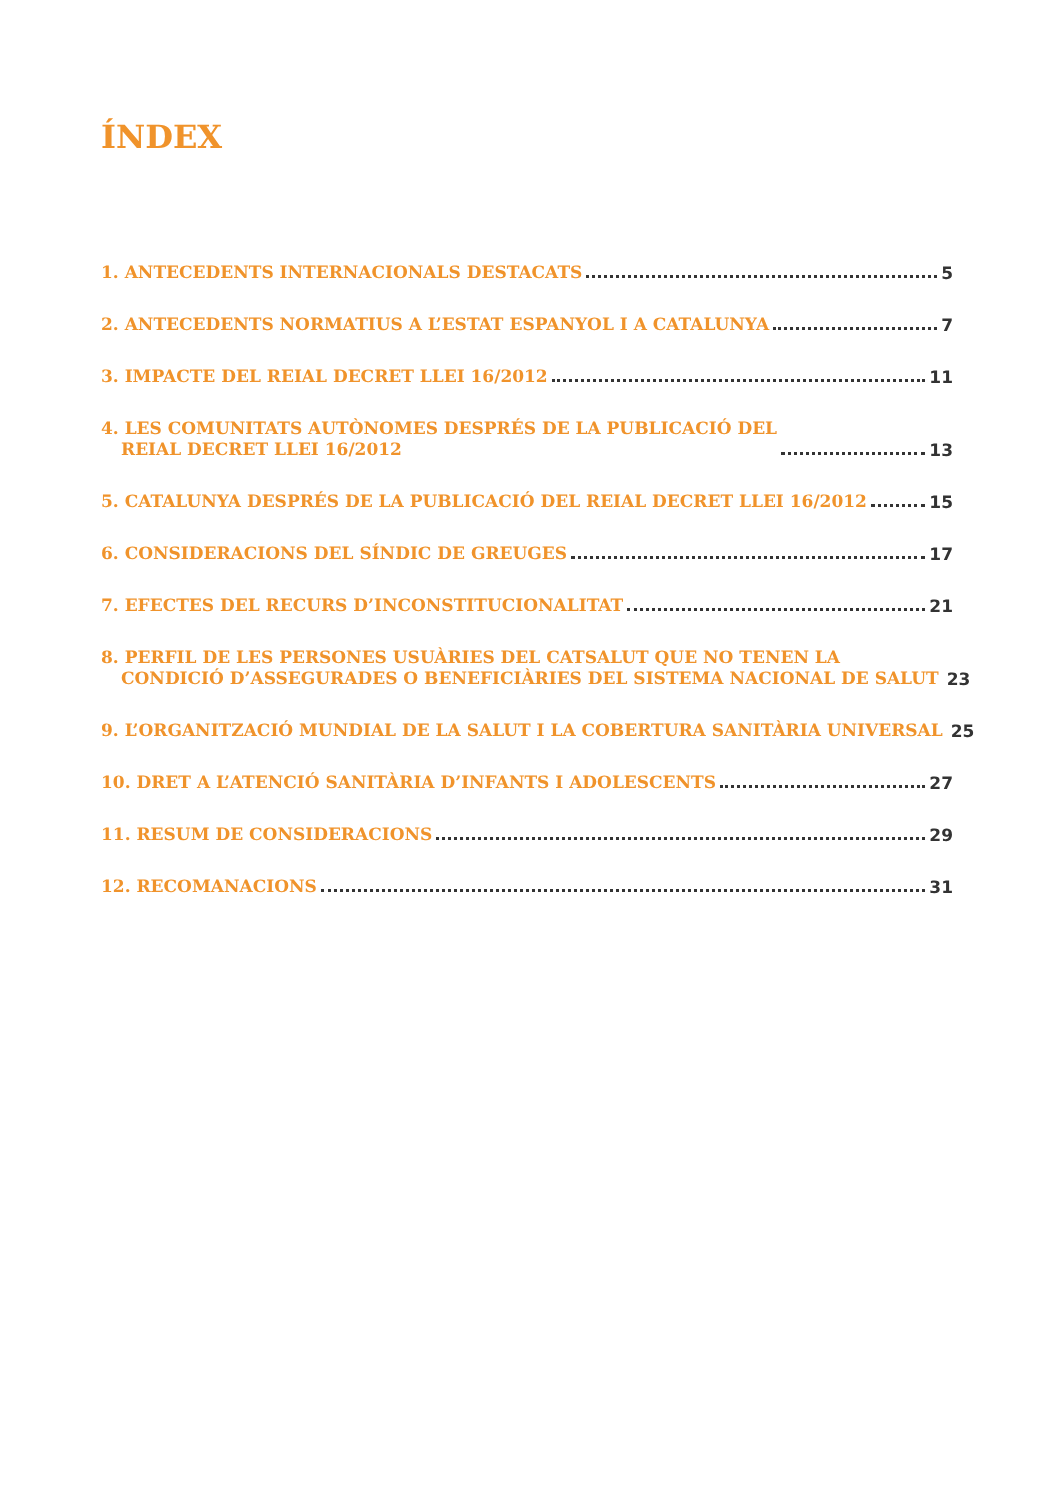ÍNDEX
1. ANTECEDENTS INTERNACIONALS DESTACATS 5
2. ANTECEDENTS NORMATIUS A L’ESTAT ESPANYOL I A CATALUNYA 7
3. IMPACTE DEL REIAL DECRET LLEI 16/2012 11
4. LES COMUNITATS AUTÒNOMES DESPRÉS DE LA PUBLICACIÓ DEL
REIAL DECRET LLEI 16/2012 13
5. CATALUNYA DESPRÉS DE LA PUBLICACIÓ DEL REIAL DECRET LLEI 16/2012 15
6. CONSIDERACIONS DEL SÍNDIC DE GREUGES 17
7. EFECTES DEL RECURS D’INCONSTITUCIONALITAT 21
8. PERFIL DE LES PERSONES USUÀRIES DEL CATSALUT QUE NO TENEN LA
CONDICIÓ D’ASSEGURADES O BENEFICIÀRIES DEL SISTEMA NACIONAL DE SALUT 23
9. L’ORGANITZACIÓ MUNDIAL DE LA SALUT I LA COBERTURA SANITÀRIA UNIVERSAL 25
10. DRET A L’ATENCIÓ SANITÀRIA D’INFANTS I ADOLESCENTS 27
11. RESUM DE CONSIDERACIONS 29
12. RECOMANACIONS 31